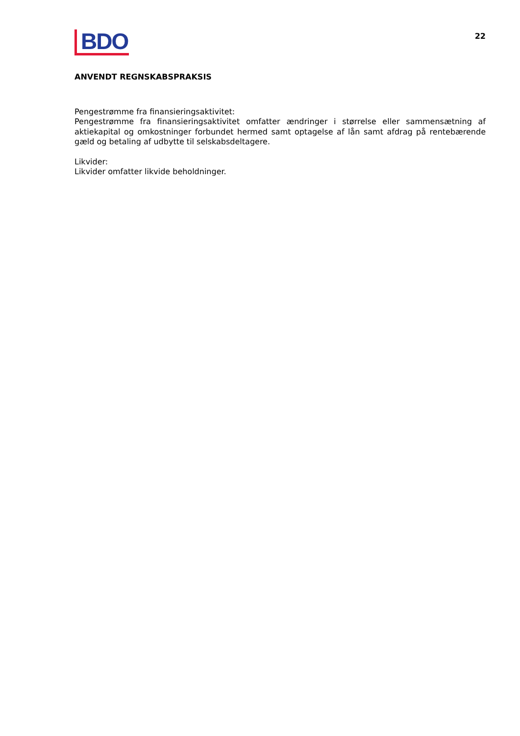BDO
22
ANVENDT REGNSKABSPRAKSIS
Pengestrømme fra finansieringsaktivitet:
Pengestrømme fra finansieringsaktivitet omfatter ændringer i størrelse eller sammensætning af aktiekapital og omkostninger forbundet hermed samt optagelse af lån samt afdrag på rentebærende gæld og betaling af udbytte til selskabsdeltagere.
Likvider:
Likvider omfatter likvide beholdninger.